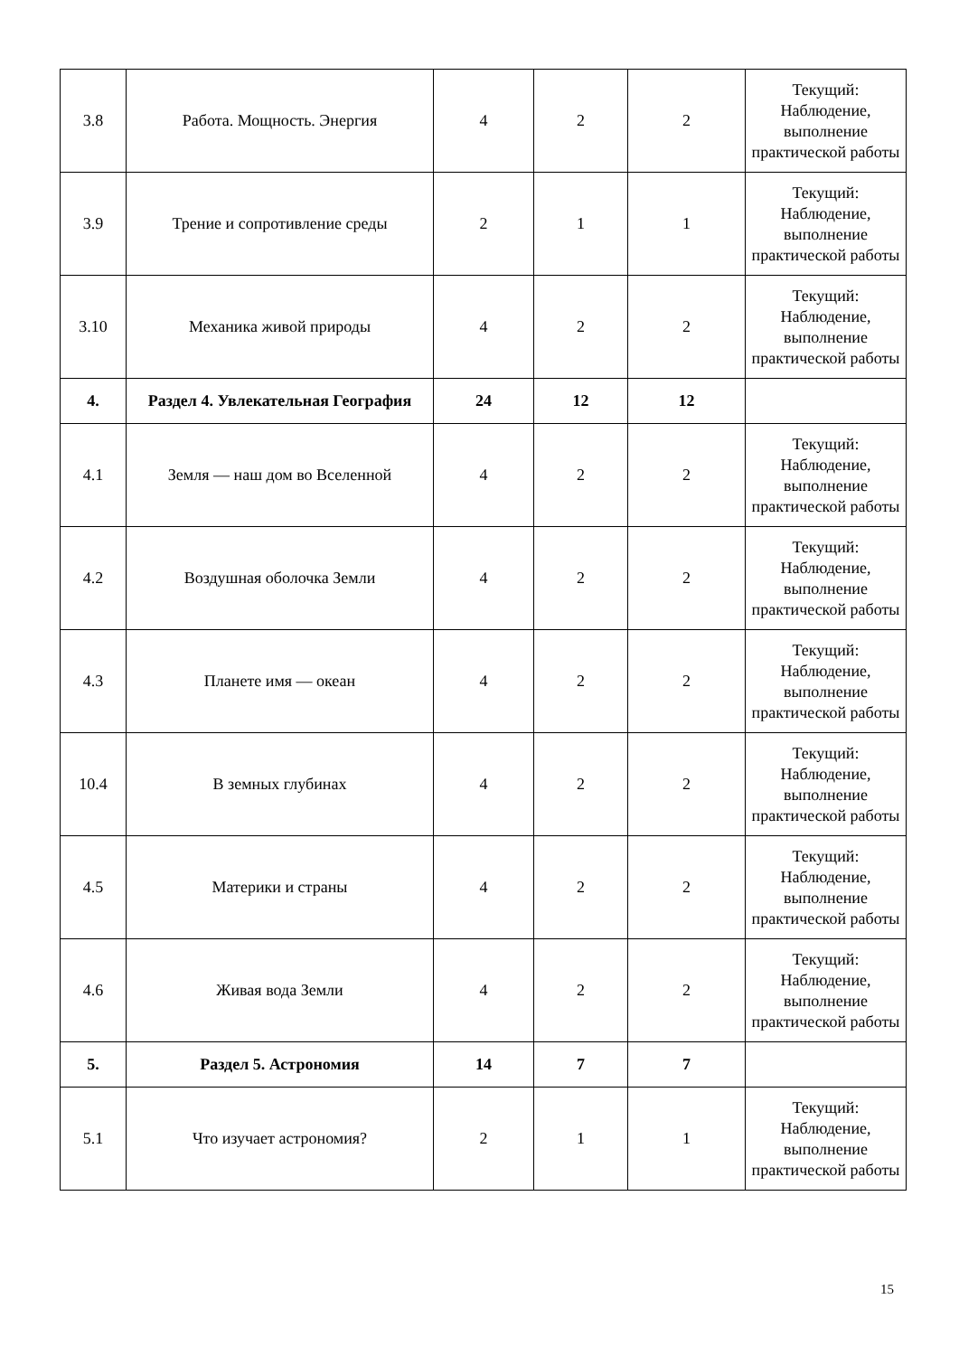| 3.8 | Работа. Мощность. Энергия | 4 | 2 | 2 | Текущий: Наблюдение, выполнение практической работы |
| 3.9 | Трение и сопротивление среды | 2 | 1 | 1 | Текущий: Наблюдение, выполнение практической работы |
| 3.10 | Механика живой природы | 4 | 2 | 2 | Текущий: Наблюдение, выполнение практической работы |
| 4. | Раздел 4. Увлекательная География | 24 | 12 | 12 | |
| 4.1 | Земля — наш дом во Вселенной | 4 | 2 | 2 | Текущий: Наблюдение, выполнение практической работы |
| 4.2 | Воздушная оболочка Земли | 4 | 2 | 2 | Текущий: Наблюдение, выполнение практической работы |
| 4.3 | Планете имя — океан | 4 | 2 | 2 | Текущий: Наблюдение, выполнение практической работы |
| 10.4 | В земных глубинах | 4 | 2 | 2 | Текущий: Наблюдение, выполнение практической работы |
| 4.5 | Материки и страны | 4 | 2 | 2 | Текущий: Наблюдение, выполнение практической работы |
| 4.6 | Живая вода Земли | 4 | 2 | 2 | Текущий: Наблюдение, выполнение практической работы |
| 5. | Раздел 5. Астрономия | 14 | 7 | 7 | |
| 5.1 | Что изучает астрономия? | 2 | 1 | 1 | Текущий: Наблюдение, выполнение практической работы |
15